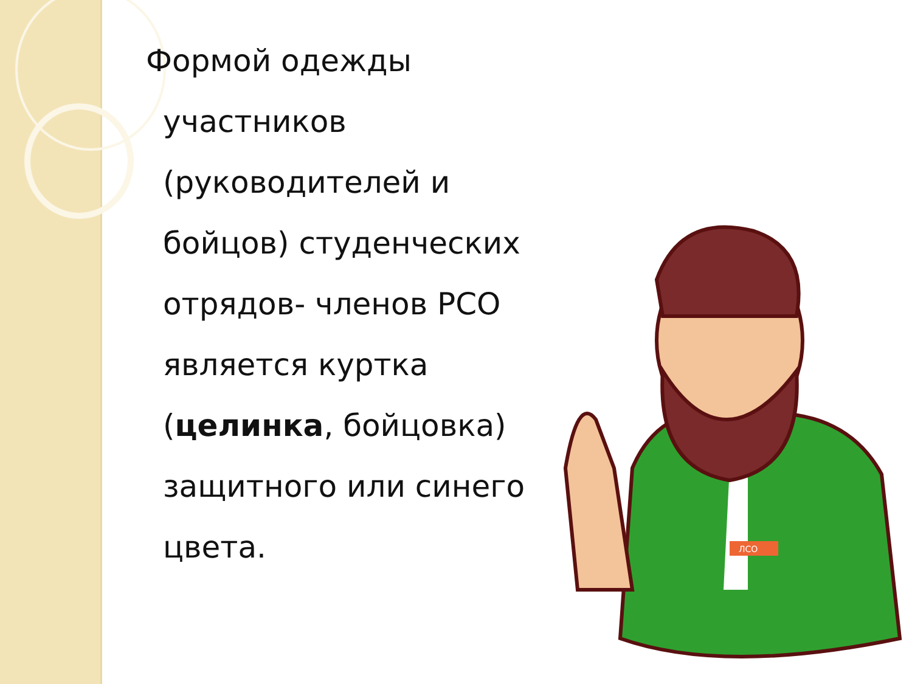Формой одежды участников (руководителей и бойцов) студенческих отрядов- членов РСО является куртка (целинка, бойцовка) защитного или синего цвета.
ЛСО